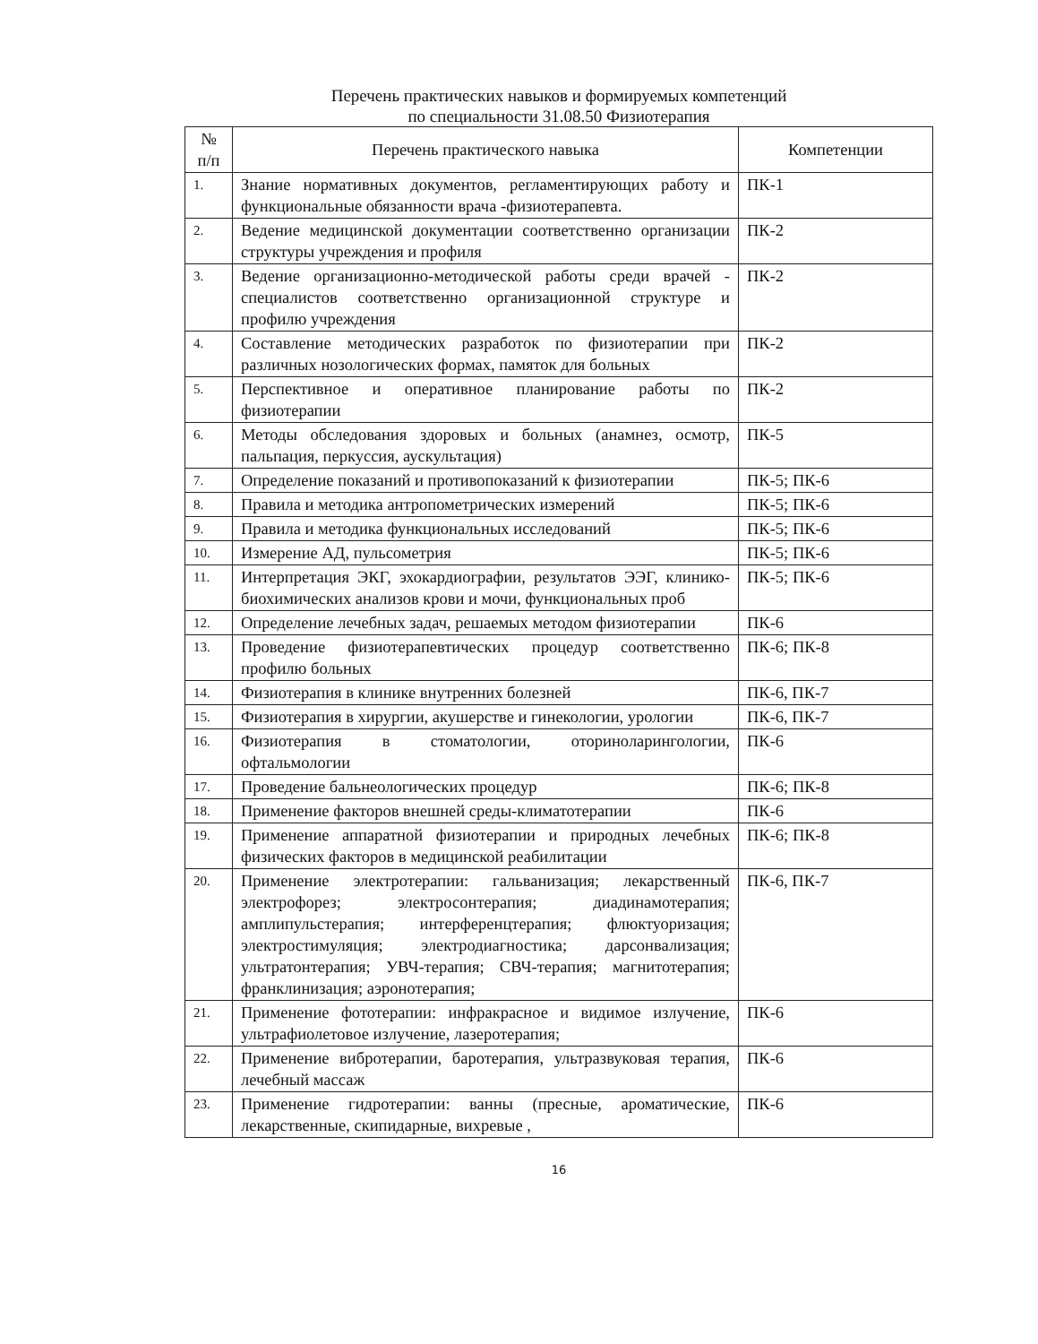Перечень практических навыков и формируемых компетенций
по специальности 31.08.50 Физиотерапия
| № п/п | Перечень практического навыка | Компетенции |
| --- | --- | --- |
| 1. | Знание нормативных документов, регламентирующих работу и функциональные обязанности врача -физиотерапевта. | ПК-1 |
| 2. | Ведение медицинской документации соответственно организации структуры учреждения и профиля | ПК-2 |
| 3. | Ведение организационно-методической работы среди врачей - специалистов соответственно организационной структуре и профилю учреждения | ПК-2 |
| 4. | Составление методических разработок по физиотерапии при различных нозологических формах, памяток для больных | ПК-2 |
| 5. | Перспективное и оперативное планирование работы по физиотерапии | ПК-2 |
| 6. | Методы обследования здоровых и больных (анамнез, осмотр, пальпация, перкуссия, аускультация) | ПК-5 |
| 7. | Определение показаний и противопоказаний к физиотерапии | ПК-5; ПК-6 |
| 8. | Правила и методика антропометрических измерений | ПК-5; ПК-6 |
| 9. | Правила и методика функциональных исследований | ПК-5; ПК-6 |
| 10. | Измерение АД, пульсометрия | ПК-5; ПК-6 |
| 11. | Интерпретация ЭКГ, эхокардиографии, результатов ЭЭГ, клинико-биохимических анализов крови и мочи, функциональных проб | ПК-5; ПК-6 |
| 12. | Определение лечебных задач, решаемых методом физиотерапии | ПК-6 |
| 13. | Проведение физиотерапевтических процедур соответственно профилю больных | ПК-6; ПК-8 |
| 14. | Физиотерапия в клинике внутренних болезней | ПК-6, ПК-7 |
| 15. | Физиотерапия в хирургии, акушерстве и гинекологии, урологии | ПК-6, ПК-7 |
| 16. | Физиотерапия в стоматологии, оториноларингологии, офтальмологии | ПК-6 |
| 17. | Проведение бальнеологических процедур | ПК-6; ПК-8 |
| 18. | Применение факторов внешней среды-климатотерапии | ПК-6 |
| 19. | Применение аппаратной физиотерапии и природных лечебных физических факторов в медицинской реабилитации | ПК-6; ПК-8 |
| 20. | Применение электротерапии: гальванизация; лекарственный электрофорез; электросонтерапия; диадинамотерапия; амплипульстерапия; интерференцтерапия; флюктуоризация; электростимуляция; электродиагностика; дарсонвализация; ультратонтерапия; УВЧ-терапия; СВЧ-терапия; магнитотерапия; франклинизация; аэронотерапия; | ПК-6, ПК-7 |
| 21. | Применение фототерапии: инфракрасное и видимое излучение, ультрафиолетовое излучение, лазеротерапия; | ПК-6 |
| 22. | Применение вибротерапии, баротерапия, ультразвуковая терапия, лечебный массаж | ПК-6 |
| 23. | Применение гидротерапии: ванны (пресные, ароматические, лекарственные, скипидарные, вихревые , | ПК-6 |
16